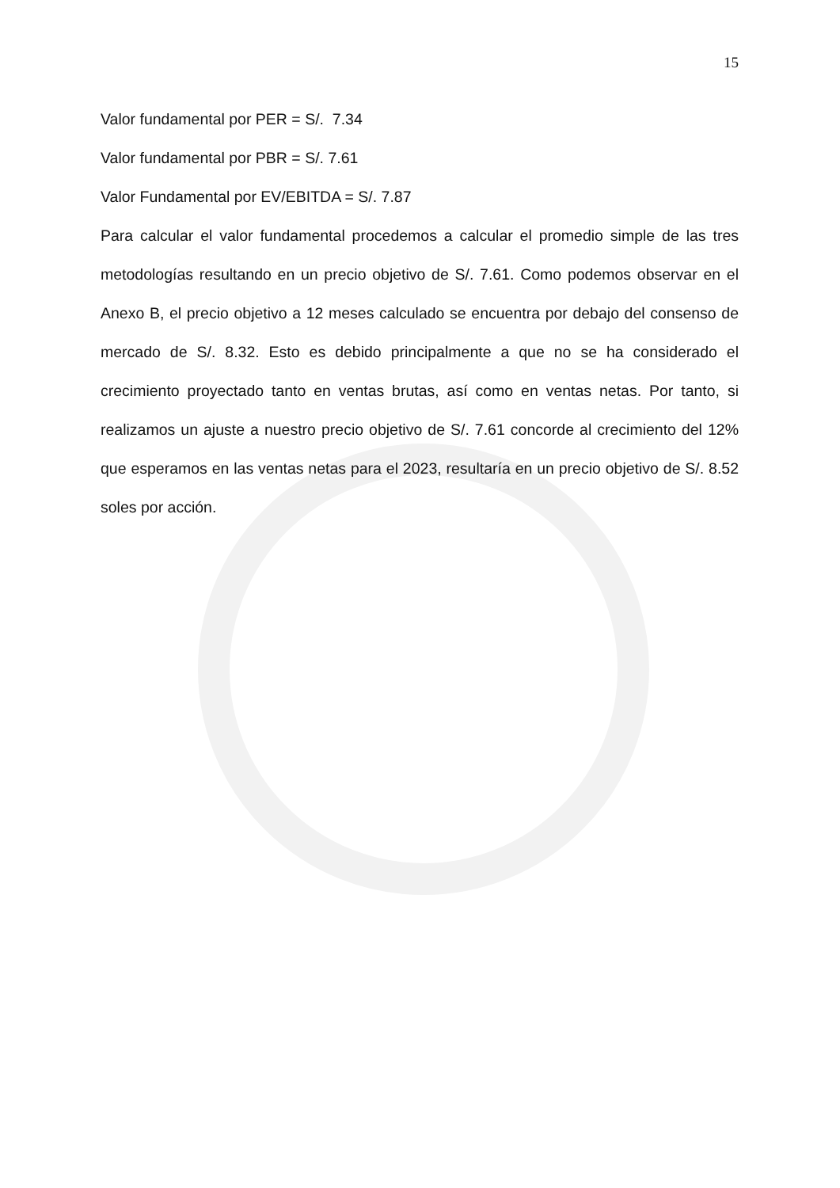15
Valor fundamental por PER = S/. 7.34
Valor fundamental por PBR = S/. 7.61
Valor Fundamental por EV/EBITDA = S/. 7.87
Para calcular el valor fundamental procedemos a calcular el promedio simple de las tres metodologías resultando en un precio objetivo de S/. 7.61. Como podemos observar en el Anexo B, el precio objetivo a 12 meses calculado se encuentra por debajo del consenso de mercado de S/. 8.32. Esto es debido principalmente a que no se ha considerado el crecimiento proyectado tanto en ventas brutas, así como en ventas netas. Por tanto, si realizamos un ajuste a nuestro precio objetivo de S/. 7.61 concorde al crecimiento del 12% que esperamos en las ventas netas para el 2023, resultaría en un precio objetivo de S/. 8.52 soles por acción.